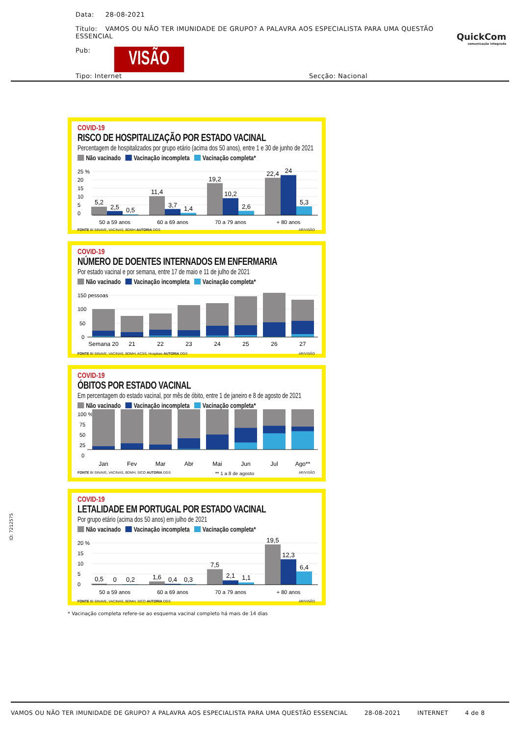Data: 28-08-2021
Título: VAMOS OU NÃO TER IMUNIDADE DE GRUPO? A PALAVRA AOS ESPECIALISTA PARA UMA QUESTÃO ESSENCIAL
Pub: VISÃO
QuickCom
comunicação integrada
Tipo: Internet Secção: Nacional
COVID-19
RISCO DE HOSPITALIZAÇÃO POR ESTADO VACINAL
Percentagem de hospitalizados por grupo etário (acima dos 50 anos), entre 1 e 30 de junho de 2021
Não vacinado Vacinação incompleta Vacinação completa*
25 %
20
15
10
5
0
5,2
2,5
0,5
11,4
3,7
1,4
19,2
10,2
2,6
22,4
24
5,3
50 a 59 anos
60 a 69 anos
70 a 79 anos
+ 80 anos
FONTE BI SINAVE, VACINAS, BDMH AUTORIA DGS AR/VISÃO
COVID-19
NÚMERO DE DOENTES INTERNADOS EM ENFERMARIA
Por estado vacinal e por semana, entre 17 de maio e 11 de julho de 2021
Não vacinado Vacinação incompleta Vacinação completa*
150 pessoas
100
50
0
Semana 20
21
22
23
24
25
26
27
FONTE BI SINAVE, VACINAS, BDMH; ACSS; Hospitais AUTORIA DGS AR/VISÃO
COVID-19
ÓBITOS POR ESTADO VACINAL
Em percentagem do estado vacinal, por mês de óbito, entre 1 de janeiro e 8 de agosto de 2021
Não vacinado Vacinação incompleta Vacinação completa*
100 %
75
50
25
0
Jan
Fev
Mar
Abr
Mai
Jun
Jul
Ago**
FONTE BI SINAVE, VACINAS, BDMH; SICO AUTORIA DGS ** 1 a 8 de agosto AR/VISÃO
COVID-19
LETALIDADE EM PORTUGAL POR ESTADO VACINAL
Por grupo etário (acima dos 50 anos) em julho de 2021
Não vacinado Vacinação incompleta Vacinação completa*
20 %
15
10
5
0
0,5
0
0,2
1,6
0,4
0,3
7,5
2,1
1,1
19,5
12,3
6,4
50 a 59 anos
60 a 69 anos
70 a 79 anos
+ 80 anos
FONTE BI SINAVE, VACINAS, BDMH; SICO AUTORIA DGS AR/VISÃO
* Vacinação completa refere-se ao esquema vacinal completo há mais de 14 dias
ID: 7212575
VAMOS OU NÃO TER IMUNIDADE DE GRUPO? A PALAVRA AOS ESPECIALISTA PARA UMA QUESTÃO ESSENCIAL 28-08-2021 INTERNET 4 de 8